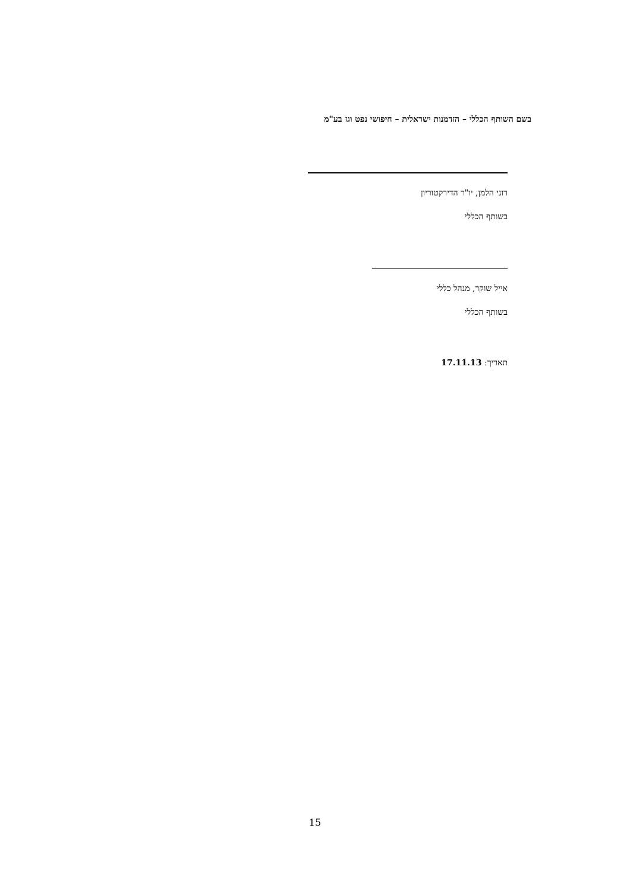בשם השותף הכללי – הזדמנות ישראלית – חיפושי נפט וגז בע"מ
רוני הלמן, יו"ר הדירקטוריון
בשותף הכללי
אייל שוקר, מנהל כללי
בשותף הכללי
תאריך: 17.11.13
15